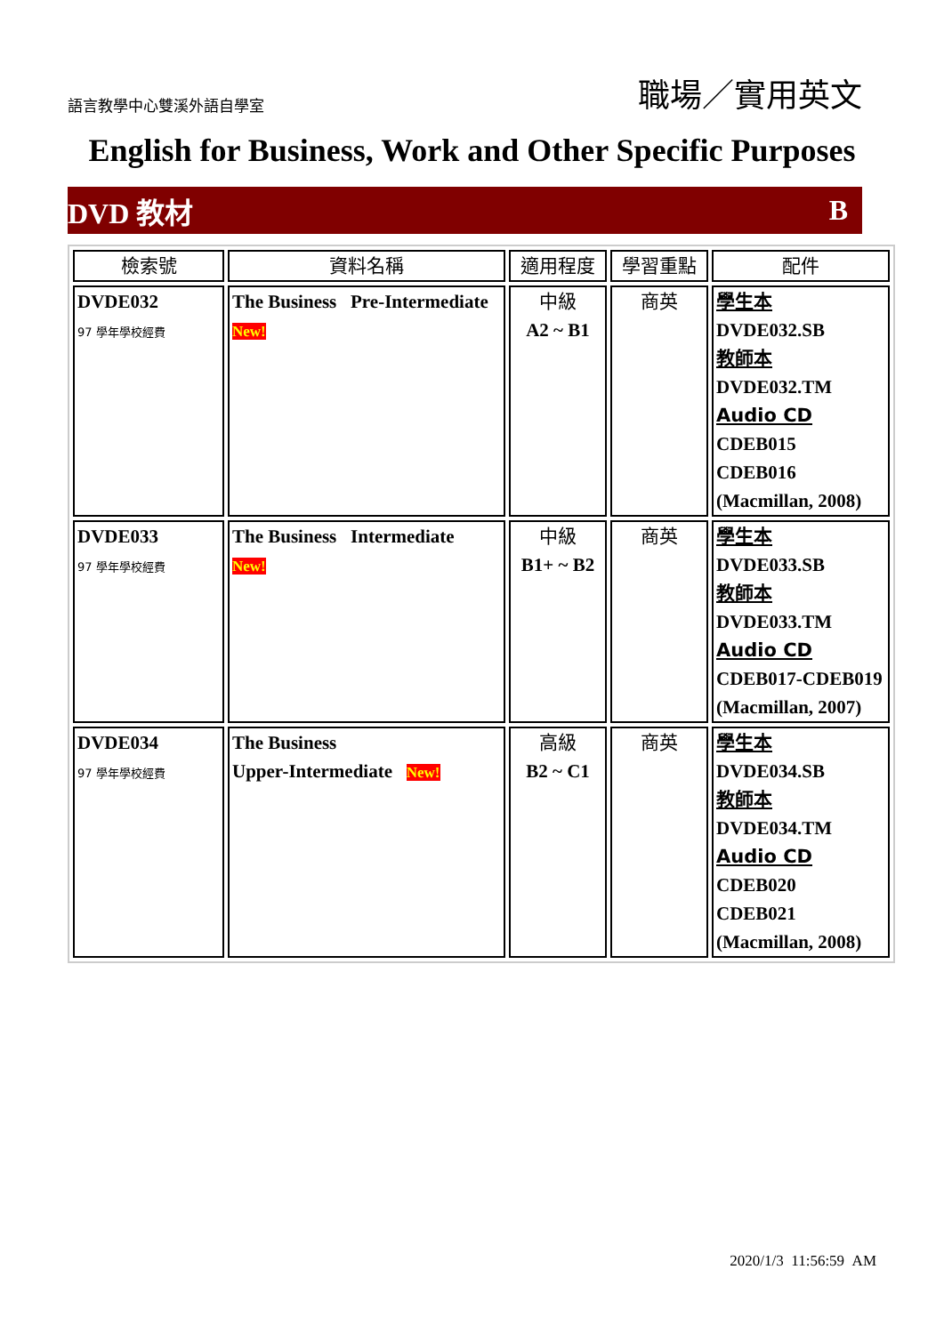語言教學中心雙溪外語自學室
職場／實用英文
English for Business, Work and Other Specific Purposes
DVD 教材 B
| 檢索號 | 資料名稱 | 適用程度 | 學習重點 | 配件 |
| --- | --- | --- | --- | --- |
| DVDE032 97 學年學校經費 | The Business Pre-Intermediate New! | 中級 A2 ~ B1 | 商英 | 學生本 DVDE032.SB 教師本 DVDE032.TM Audio CD CDEB015 CDEB016 (Macmillan, 2008) |
| DVDE033 97 學年學校經費 | The Business Intermediate New! | 中級 B1+ ~ B2 | 商英 | 學生本 DVDE033.SB 教師本 DVDE033.TM Audio CD CDEB017-CDEB019 (Macmillan, 2007) |
| DVDE034 97 學年學校經費 | The Business Upper-Intermediate New! | 高級 B2 ~ C1 | 商英 | 學生本 DVDE034.SB 教師本 DVDE034.TM Audio CD CDEB020 CDEB021 (Macmillan, 2008) |
2020/1/3 11:56:59 AM